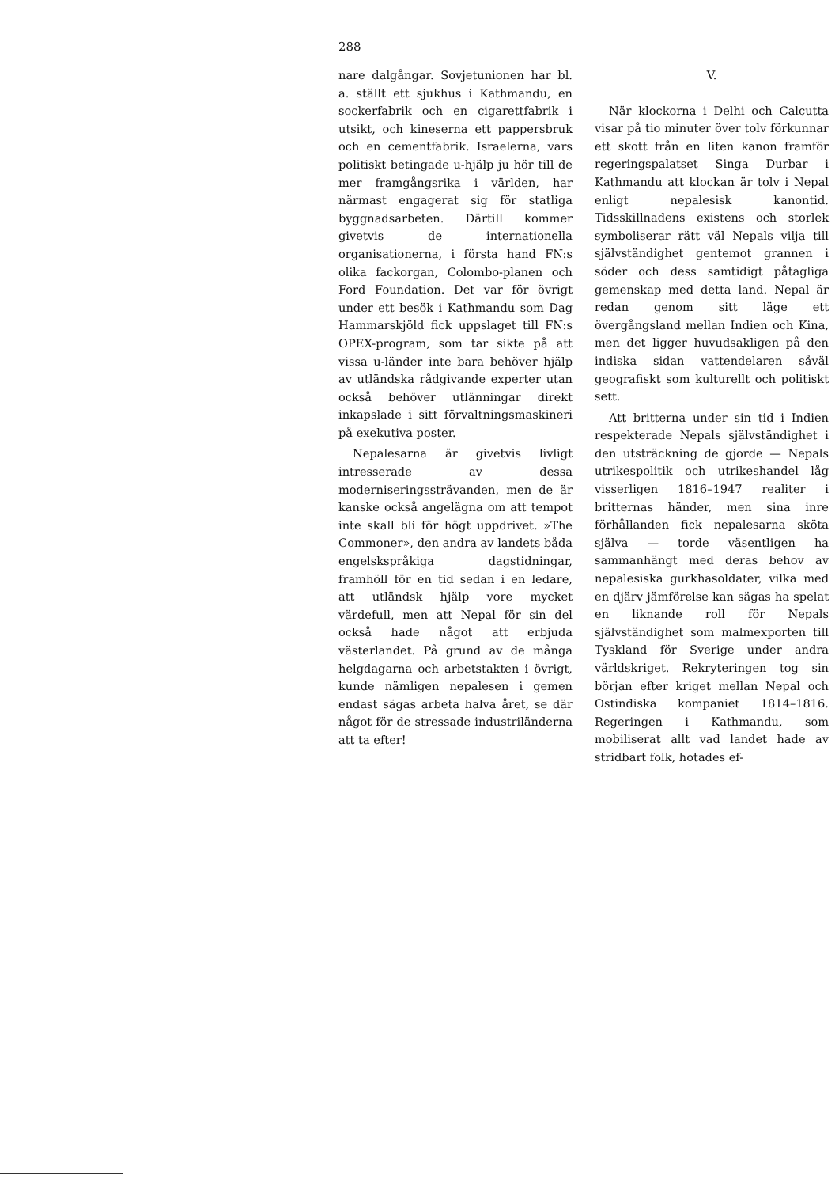288
nare dalgångar. Sovjetunionen har bl. a. ställt ett sjukhus i Kathmandu, en sockerfabrik och en cigarettfabrik i utsikt, och kineserna ett pappersbruk och en cementfabrik. Israelerna, vars politiskt betingade u-hjälp ju hör till de mer framgångsrika i världen, har närmast engagerat sig för statliga byggnadsarbeten. Därtill kommer givetvis de internationella organisationerna, i första hand FN:s olika fackorgan, Colombo-planen och Ford Foundation. Det var för övrigt under ett besök i Kathmandu som Dag Hammarskjöld fick uppslaget till FN:s OPEX-program, som tar sikte på att vissa u-länder inte bara behöver hjälp av utländska rådgivande experter utan också behöver utlänningar direkt inkapslade i sitt förvaltningsmaskineri på exekutiva poster.
Nepalesarna är givetvis livligt intresserade av dessa moderniseringssträvanden, men de är kanske också angelägna om att tempot inte skall bli för högt uppdrivet. »The Commoner», den andra av landets båda engelskspråkiga dagstidningar, framhöll för en tid sedan i en ledare, att utländsk hjälp vore mycket värdefull, men att Nepal för sin del också hade något att erbjuda västerlandet. På grund av de många helgdagarna och arbetstakten i övrigt, kunde nämligen nepalesen i gemen endast sägas arbeta halva året, se där något för de stressade industriländerna att ta efter!
V.
När klockorna i Delhi och Calcutta visar på tio minuter över tolv förkunnar ett skott från en liten kanon framför regeringspalatset Singa Durbar i Kathmandu att klockan är tolv i Nepal enligt nepalesisk kanontid. Tidsskillnadens existens och storlek symboliserar rätt väl Nepals vilja till självständighet gentemot grannen i söder och dess samtidigt påtagliga gemenskap med detta land. Nepal är redan genom sitt läge ett övergångsland mellan Indien och Kina, men det ligger huvudsakligen på den indiska sidan vattendelaren såväl geografiskt som kulturellt och politiskt sett.
Att britterna under sin tid i Indien respekterade Nepals självständighet i den utsträckning de gjorde — Nepals utrikespolitik och utrikeshandel låg visserligen 1816–1947 realiter i britternas händer, men sina inre förhållanden fick nepalesarna sköta själva — torde väsentligen ha sammanhängt med deras behov av nepalesiska gurkhasoldater, vilka med en djärv jämförelse kan sägas ha spelat en liknande roll för Nepals självständighet som malmexporten till Tyskland för Sverige under andra världskriget. Rekryteringen tog sin början efter kriget mellan Nepal och Ostindiska kompaniet 1814–1816. Regeringen i Kathmandu, som mobiliserat allt vad landet hade av stridbart folk, hotades ef-